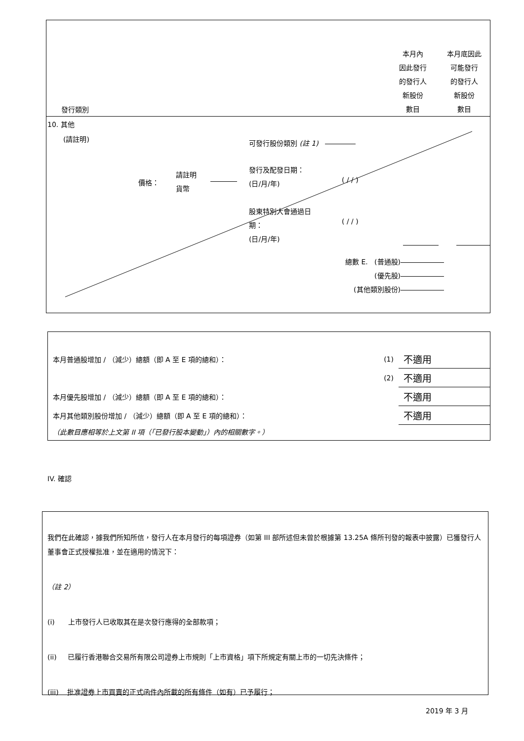發行類別
本月內
因此發行
的發行人
新股份
數目
本月底因此
可能發行
的發行人
新股份
數目
10. 其他
(請註明) 可發行股份類別 (註 1)
價格：
請註明
貨幣
發行及配發日期：
(日/月/年)
( / / )
股東特別大會通過日
期：
(日/月/年)
( / / )
總數 E. (普通股)
(優先股)
(其他類別股份)
| 本月普通股增加 / （減少）總額（即 A 至 E 項的總和）： | (1) | 不適用 |
| | (2) | 不適用 |
| 本月優先股增加 / （減少）總額（即 A 至 E 項的總和）： | | 不適用 |
| 本月其他類別股份增加 / （減少）總額（即 A 至 E 項的總和）： | | 不適用 |
| （此數目應相等於上文第 II 項（「已發行股本變動」）內的相關數字。） | | |
IV. 確認
我們在此確認，據我們所知所信，發行人在本月發行的每項證券（如第 III 部所述但未曾於根據第 13.25A 條所刊發的報表中披露）已獲發行人董事會正式授權批准，並在適用的情況下：
（註 2）
(i) 上市發行人已收取其在是次發行應得的全部款項；
(ii) 已履行香港聯合交易所有限公司證券上市規則「上市資格」項下所規定有關上市的一切先決條件；
(iii) 批准證券上市買賣的正式函件內所載的所有條件（如有）已予履行；
2019 年 3 月